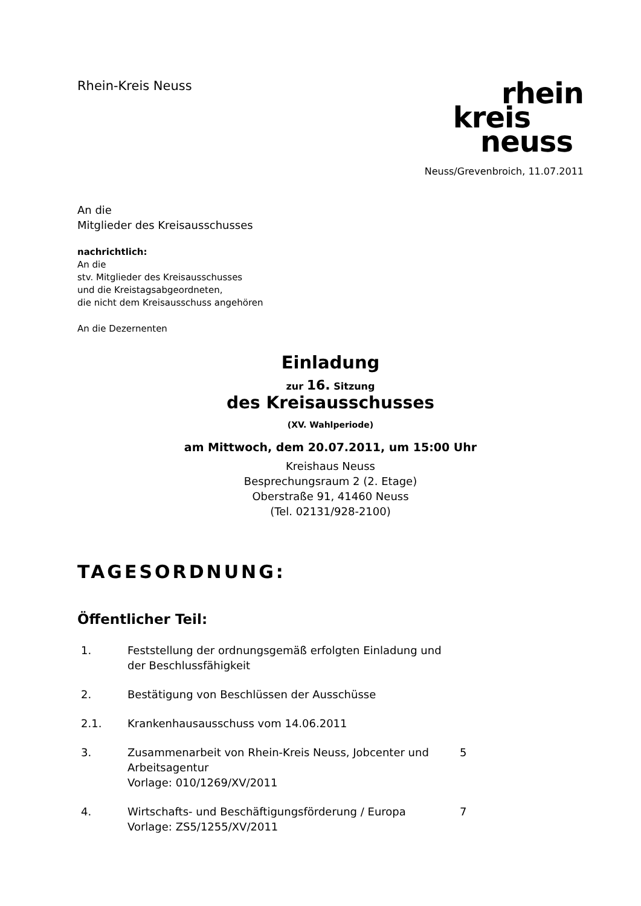Rhein-Kreis Neuss
rhein
kreis
neuss
Neuss/Grevenbroich, 11.07.2011
An die
Mitglieder des Kreisausschusses
nachrichtlich:
An die
stv. Mitglieder des Kreisausschusses
und die Kreistagsabgeordneten,
die nicht dem Kreisausschuss angehören
An die Dezernenten
Einladung
zur 16. Sitzung
des Kreisausschusses
(XV. Wahlperiode)
am Mittwoch, dem 20.07.2011, um 15:00 Uhr
Kreishaus Neuss
Besprechungsraum 2 (2. Etage)
Oberstraße 91, 41460 Neuss
(Tel. 02131/928-2100)
TAGESORDNUNG:
Öffentlicher Teil:
1. Feststellung der ordnungsgemäß erfolgten Einladung und der Beschlussfähigkeit
2. Bestätigung von Beschlüssen der Ausschüsse
2.1. Krankenhausausschuss vom 14.06.2011
3. Zusammenarbeit von Rhein-Kreis Neuss, Jobcenter und Arbeitsagentur
Vorlage: 010/1269/XV/2011
5
4. Wirtschafts- und Beschäftigungsförderung / Europa
Vorlage: ZS5/1255/XV/2011
7